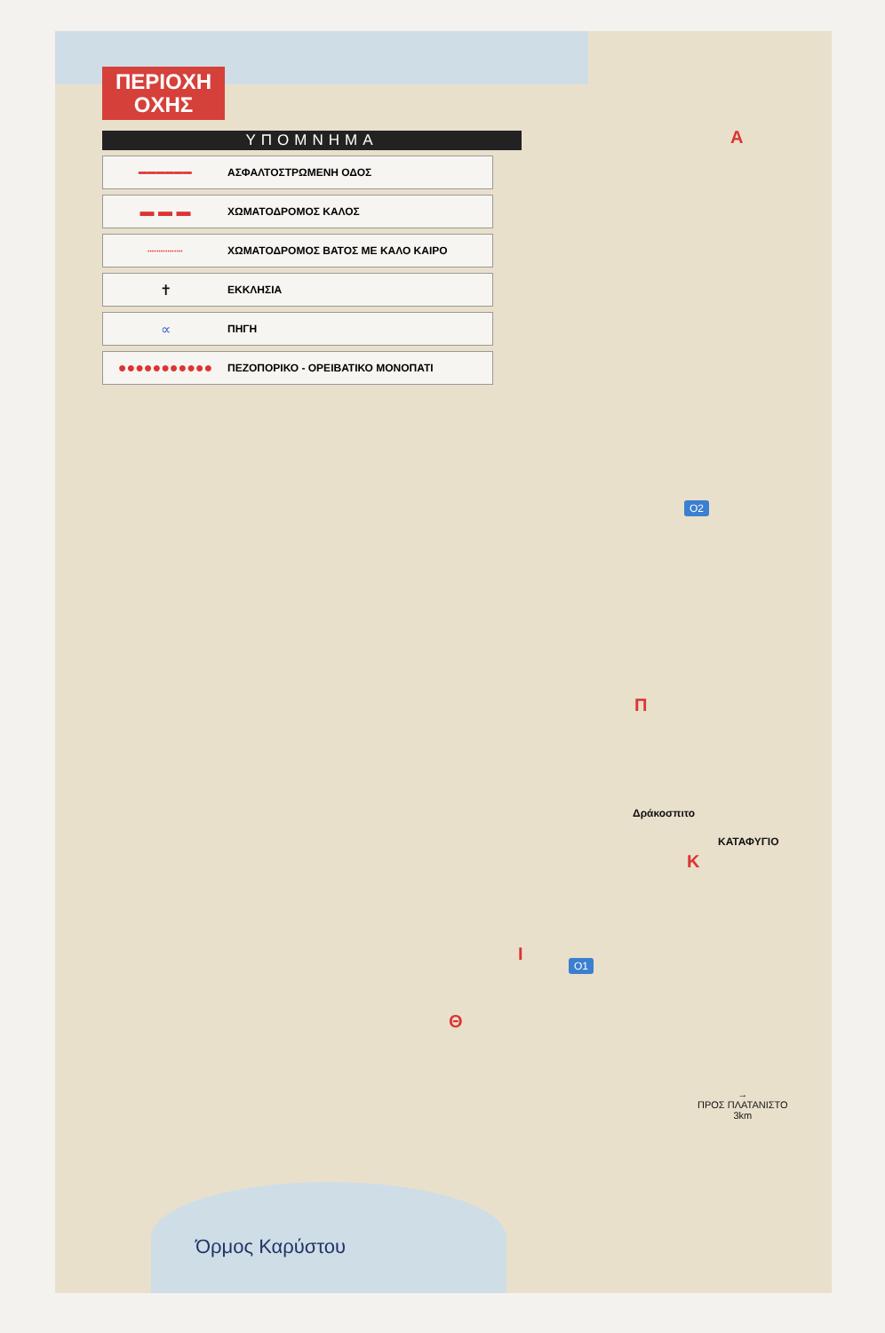ΠΕΡΙΟΧΗ
ΟΧΗΣ
ΥΠΟΜΝΗΜΑ
━━━━━━
ΑΣΦΑΛΤΟΣΤΡΩΜΕΝΗ ΟΔΟΣ
▬ ▬ ▬
ΧΩΜΑΤΟΔΡΟΜΟΣ ΚΑΛΟΣ
┈┈┈┈
ΧΩΜΑΤΟΔΡΟΜΟΣ ΒΑΤΟΣ ΜΕ ΚΑΛΟ ΚΑΙΡΟ
✝
ΕΚΚΛΗΣΙΑ
∝
ΠΗΓΗ
●●●●●●●●●●●
ΠΕΖΟΠΟΡΙΚΟ - ΟΡΕΙΒΑΤΙΚΟ ΜΟΝΟΠΑΤΙ
Α
Ο2
Π
Δράκοσπιτο
ΚΑΤΑΦΥΓΙΟ
Κ
Ι Ο1
Θ
→
ΠΡΟΣ ΠΛΑΤΑΝΙΣΤΟ
3km
Όρμος Καρύστου